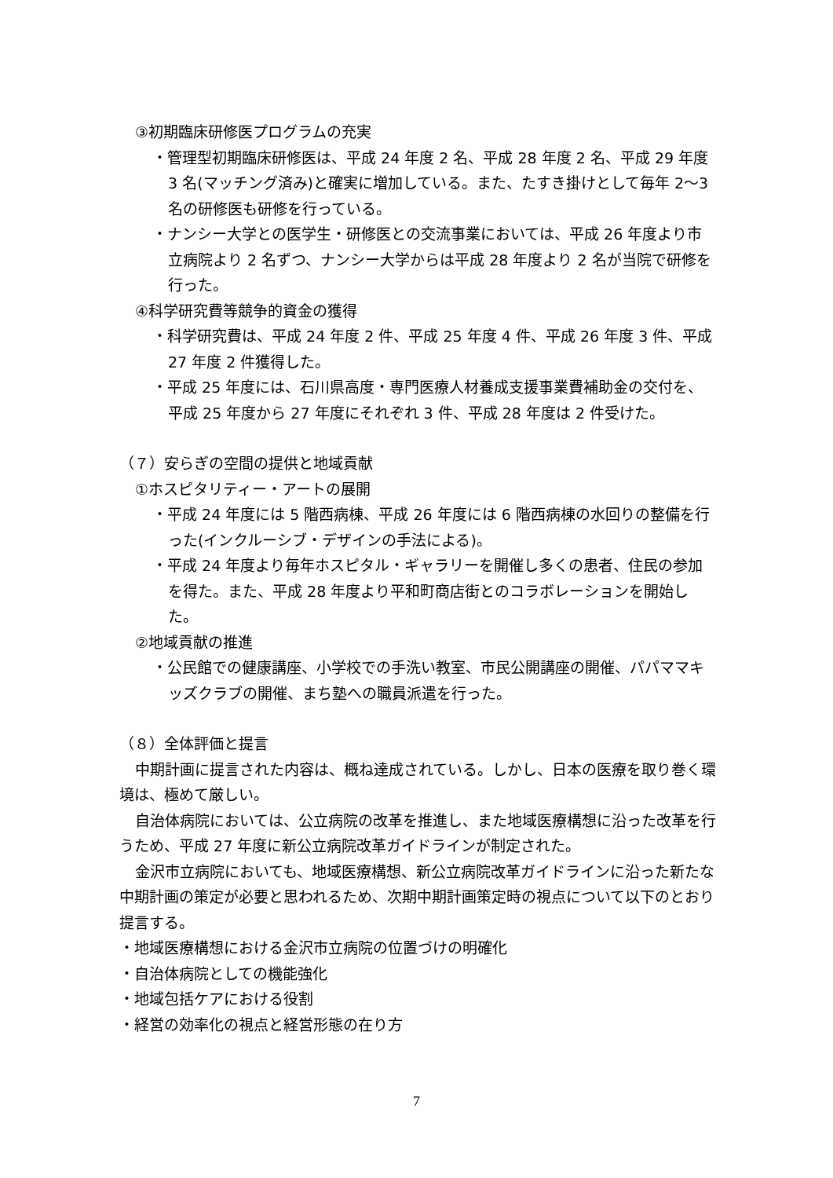③初期臨床研修医プログラムの充実
・管理型初期臨床研修医は、平成 24 年度 2 名、平成 28 年度 2 名、平成 29 年度 3 名(マッチング済み)と確実に増加している。また、たすき掛けとして毎年 2～3 名の研修医も研修を行っている。
・ナンシー大学との医学生・研修医との交流事業においては、平成 26 年度より市立病院より 2 名ずつ、ナンシー大学からは平成 28 年度より 2 名が当院で研修を行った。
④科学研究費等競争的資金の獲得
・科学研究費は、平成 24 年度 2 件、平成 25 年度 4 件、平成 26 年度 3 件、平成 27 年度 2 件獲得した。
・平成 25 年度には、石川県高度・専門医療人材養成支援事業費補助金の交付を、平成 25 年度から 27 年度にそれぞれ 3 件、平成 28 年度は 2 件受けた。
（７）安らぎの空間の提供と地域貢献
①ホスピタリティー・アートの展開
・平成 24 年度には 5 階西病棟、平成 26 年度には 6 階西病棟の水回りの整備を行った(インクルーシブ・デザインの手法による)。
・平成 24 年度より毎年ホスピタル・ギャラリーを開催し多くの患者、住民の参加を得た。また、平成 28 年度より平和町商店街とのコラボレーションを開始した。
②地域貢献の推進
・公民館での健康講座、小学校での手洗い教室、市民公開講座の開催、パパママキッズクラブの開催、まち塾への職員派遣を行った。
（８）全体評価と提言
中期計画に提言された内容は、概ね達成されている。しかし、日本の医療を取り巻く環境は、極めて厳しい。
自治体病院においては、公立病院の改革を推進し、また地域医療構想に沿った改革を行うため、平成 27 年度に新公立病院改革ガイドラインが制定された。
金沢市立病院においても、地域医療構想、新公立病院改革ガイドラインに沿った新たな中期計画の策定が必要と思われるため、次期中期計画策定時の視点について以下のとおり提言する。
・地域医療構想における金沢市立病院の位置づけの明確化
・自治体病院としての機能強化
・地域包括ケアにおける役割
・経営の効率化の視点と経営形態の在り方
7